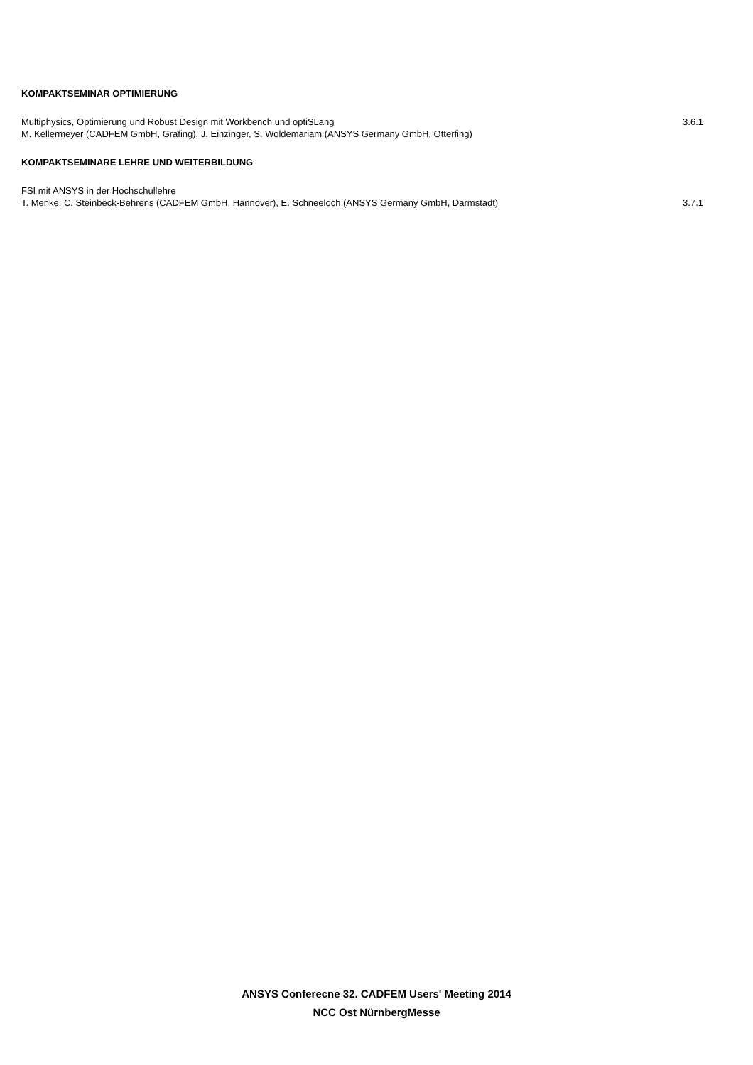KOMPAKTSEMINAR OPTIMIERUNG
Multiphysics, Optimierung und Robust Design mit Workbench und optiSLang 3.6.1
M. Kellermeyer (CADFEM GmbH, Grafing), J. Einzinger, S. Woldemariam (ANSYS Germany GmbH, Otterfing)
KOMPAKTSEMINARE LEHRE UND WEITERBILDUNG
FSI mit ANSYS in der Hochschullehre
T. Menke, C. Steinbeck-Behrens (CADFEM GmbH, Hannover), E. Schneeloch (ANSYS Germany GmbH, Darmstadt) 3.7.1
ANSYS Conferecne 32. CADFEM Users' Meeting 2014
NCC Ost NürnbergMesse